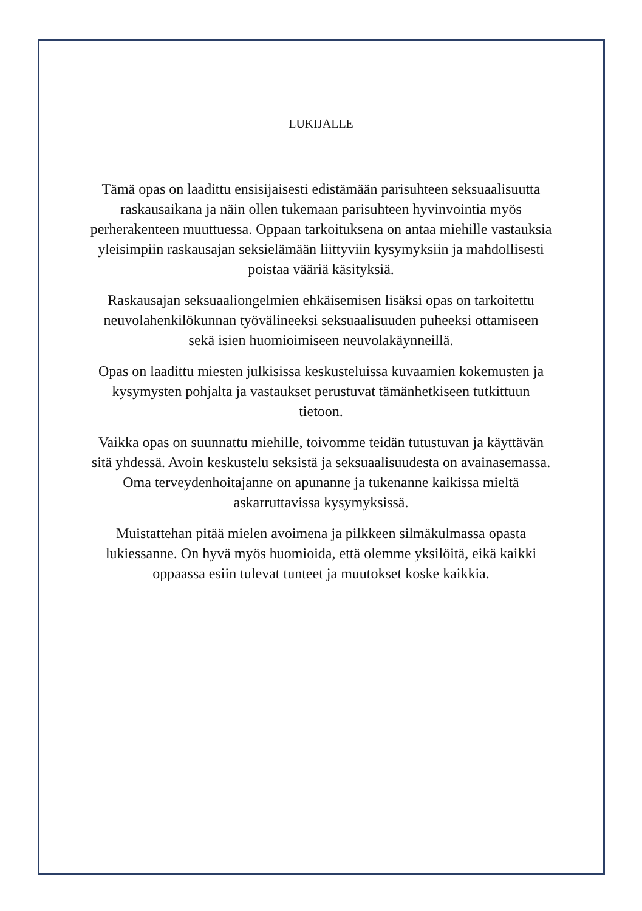LUKIJALLE
Tämä opas on laadittu ensisijaisesti edistämään parisuhteen seksuaalisuutta raskausaikana ja näin ollen tukemaan parisuhteen hyvinvointia myös perherakenteen muuttuessa. Oppaan tarkoituksena on antaa miehille vastauksia yleisimpiin raskausajan seksielämään liittyviin kysymyksiin ja mahdollisesti poistaa vääriä käsityksiä.
Raskausajan seksuaaliongelmien ehkäisemisen lisäksi opas on tarkoitettu neuvolahenkilökunnan työvälineeksi seksuaalisuuden puheeksi ottamiseen sekä isien huomioimiseen neuvolakäynneillä.
Opas on laadittu miesten julkisissa keskusteluissa kuvaamien kokemusten ja kysymysten pohjalta ja vastaukset perustuvat tämänhetkiseen tutkittuun tietoon.
Vaikka opas on suunnattu miehille, toivomme teidän tutustuvan ja käyttävän sitä yhdessä. Avoin keskustelu seksistä ja seksuaalisuudesta on avainasemassa. Oma terveydenhoitajanne on apunanne ja tukenanne kaikissa mieltä askarruttavissa kysymyksissä.
Muistattehan pitää mielen avoimena ja pilkkeen silmäkulmassa opasta lukiessanne. On hyvä myös huomioida, että olemme yksilöitä, eikä kaikki oppaassa esiin tulevat tunteet ja muutokset koske kaikkia.